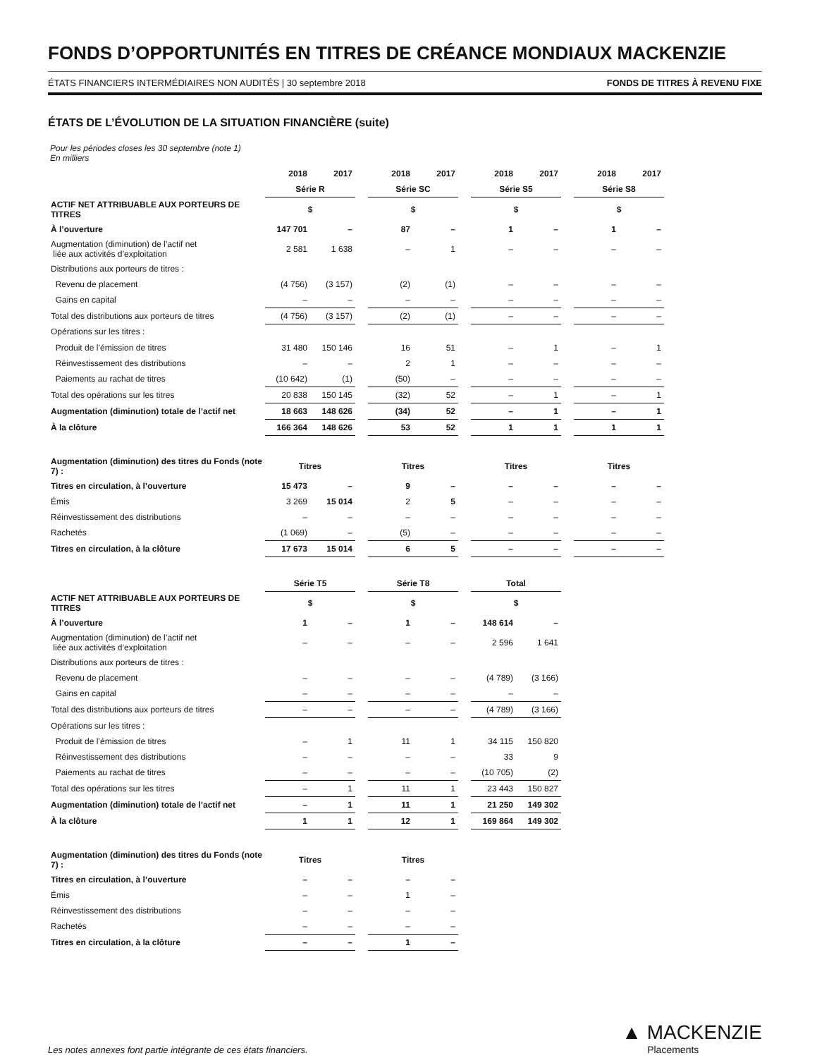FONDS D’OPPORTUNITÉS EN TITRES DE CRÉANCE MONDIAUX MACKENZIE
ÉTATS FINANCIERS INTERMÉDIAIRES NON AUDITÉS | 30 septembre 2018 FONDS DE TITRES À REVENU FIXE
ÉTATS DE L’ÉVOLUTION DE LA SITUATION FINANCIÈRE (suite)
Pour les périodes closes les 30 septembre (note 1)
En milliers
| | 2018 | 2017 | | 2018 | 2017 | | 2018 | 2017 | | 2018 | 2017 |
| --- | --- | --- | --- | --- | --- | --- | --- | --- | --- | --- | --- |
| | Série R | | | Série SC | | | Série S5 | | | Série S8 | |
| ACTIF NET ATTRIBUABLE AUX PORTEURS DE TITRES | $ | | | $ | | | $ | | | $ | |
| À l’ouverture | 147 701 | – | | 87 | – | | 1 | – | | 1 | – |
| Augmentation (diminution) de l’actif net liée aux activités d’exploitation | 2 581 | 1 638 | | – | 1 | | – | – | | – | – |
| Distributions aux porteurs de titres : | | | | | | | | | | | |
| Revenu de placement | (4 756) | (3 157) | | (2) | (1) | | – | – | | – | – |
| Gains en capital | – | – | | – | – | | – | – | | – | – |
| Total des distributions aux porteurs de titres | (4 756) | (3 157) | | (2) | (1) | | – | – | | – | – |
| Opérations sur les titres : | | | | | | | | | | | |
| Produit de l’émission de titres | 31 480 | 150 146 | | 16 | 51 | | – | 1 | | – | 1 |
| Réinvestissement des distributions | – | – | | 2 | 1 | | – | – | | – | – |
| Paiements au rachat de titres | (10 642) | (1) | | (50) | – | | – | – | | – | – |
| Total des opérations sur les titres | 20 838 | 150 145 | | (32) | 52 | | – | 1 | | – | 1 |
| Augmentation (diminution) totale de l’actif net | 18 663 | 148 626 | | (34) | 52 | | – | 1 | | – | 1 |
| À la clôture | 166 364 | 148 626 | | 53 | 52 | | 1 | 1 | | 1 | 1 |
| Augmentation (diminution) des titres du Fonds (note 7) : | Titres | | | Titres | | | Titres | | | Titres | |
| Titres en circulation, à l’ouverture | 15 473 | – | | 9 | – | | – | – | | – | – |
| Émis | 3 269 | 15 014 | | 2 | 5 | | – | – | | – | – |
| Réinvestissement des distributions | – | – | | – | – | | – | – | | – | – |
| Rachetés | (1 069) | – | | (5) | – | | – | – | | – | – |
| Titres en circulation, à la clôture | 17 673 | 15 014 | | 6 | 5 | | – | – | | – | – |
| | Série T5 | | | Série T8 | | | Total | | | | |
| ACTIF NET ATTRIBUABLE AUX PORTEURS DE TITRES | $ | | | $ | | | $ | | | | |
| À l’ouverture | 1 | – | | 1 | – | | 148 614 | – | | | |
| Augmentation (diminution) de l’actif net liée aux activités d’exploitation | – | – | | – | – | | 2 596 | 1 641 | | | |
| Distributions aux porteurs de titres : | | | | | | | | | | | |
| Revenu de placement | – | – | | – | – | | (4 789) | (3 166) | | | |
| Gains en capital | – | – | | – | – | | – | – | | | |
| Total des distributions aux porteurs de titres | – | – | | – | – | | (4 789) | (3 166) | | | |
| Opérations sur les titres : | | | | | | | | | | | |
| Produit de l’émission de titres | – | 1 | | 11 | 1 | | 34 115 | 150 820 | | | |
| Réinvestissement des distributions | – | – | | – | – | | 33 | 9 | | | |
| Paiements au rachat de titres | – | – | | – | – | | (10 705) | (2) | | | |
| Total des opérations sur les titres | – | 1 | | 11 | 1 | | 23 443 | 150 827 | | | |
| Augmentation (diminution) totale de l’actif net | – | 1 | | 11 | 1 | | 21 250 | 149 302 | | | |
| À la clôture | 1 | 1 | | 12 | 1 | | 169 864 | 149 302 | | | |
| Augmentation (diminution) des titres du Fonds (note 7) : | Titres | | | Titres | | | | | | | |
| Titres en circulation, à l’ouverture | – | – | | – | – | | | | | | |
| Émis | – | – | | 1 | – | | | | | | |
| Réinvestissement des distributions | – | – | | – | – | | | | | | |
| Rachetés | – | – | | – | – | | | | | | |
| Titres en circulation, à la clôture | – | – | | 1 | – | | | | | | |
Les notes annexes font partie intégrante de ces états financiers.
▲ MACKENZIE
Placements